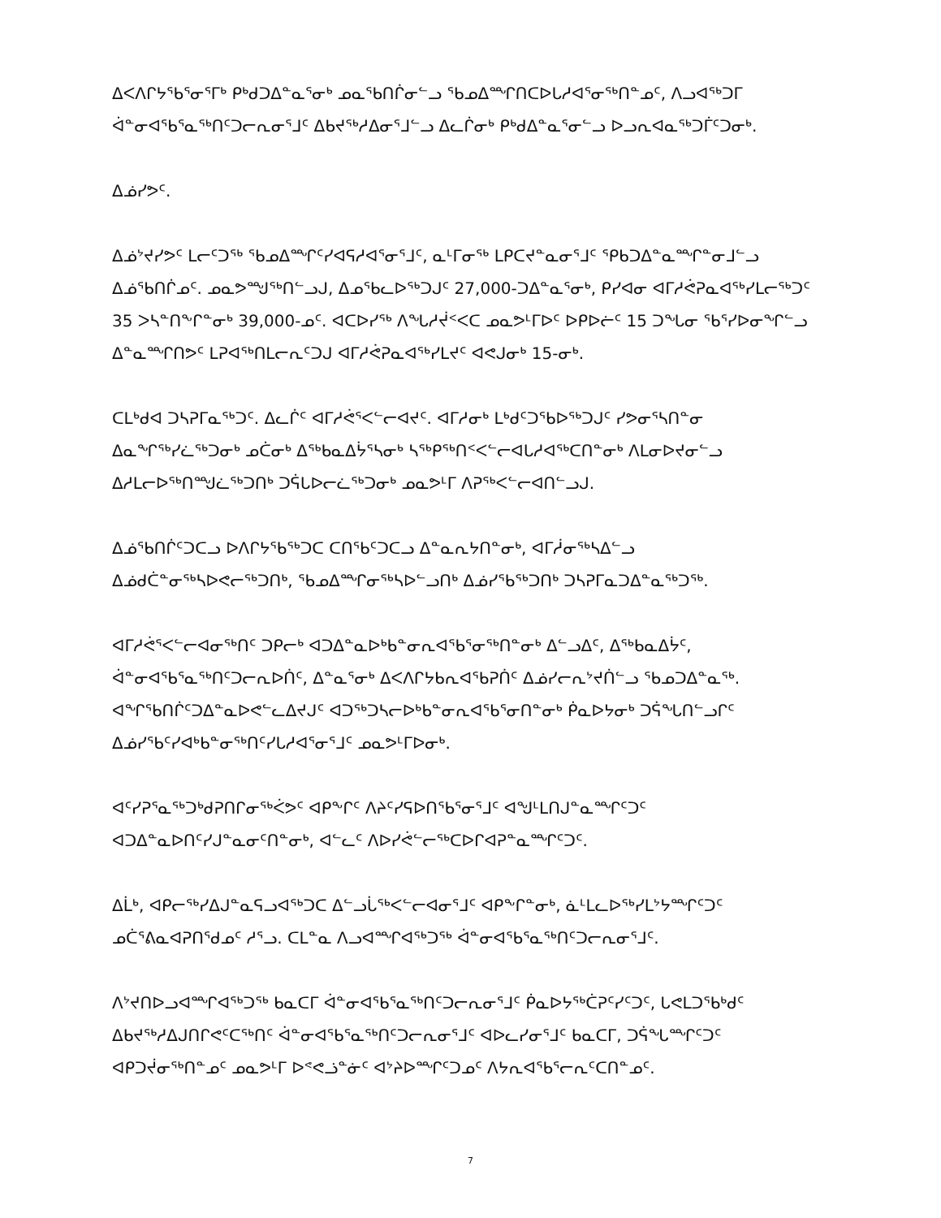ᐃᐸᐱᒋᔭᖃᕐᓂᕐᒥᒃ ᑭᒃᑯᑐᐃᓐᓇᕐᓂᒃ ᓄᓇᖃᑎᒌᓂᓪᓗ ᖃᓄᐃᙱᑎᑕᐅᒐᓱᐊᕐᓂᖅᑎᓐᓄᑦ, ᐱᓗᐊᖅᑐᒥ ᐋᓐᓂᐊᖃᕐᓇᖅᑎᑦᑐᓕᕆᓂᕐᒧᑦ ᐃᑲᔪᖅᓱᐃᓂᕐᒧᓪᓗ ᐃᓚᒌᓂᒃ ᑭᒃᑯᐃᓐᓇᕐᓂᓪᓗ ᐅᓗᕆᐊᓇᖅᑐᒦᑦᑐᓂᒃ.
ᐃᓅᓯᕗᑦ.
ᐃᓅᔾᔪᓯᕗᑦ ᒪᓕᑦᑐᖅ ᖃᓄᐃᙱᑦᓯᐊᕋᓱᐊᕐᓂᕐᒧᑦ, ᓇᒻᒥᓂᖅ ᒪᑭᑕᔪᓐᓇᓂᕐᒧᑦ ᕿᑲᑐᐃᓐᓇᙱᓐᓂᒧᓪᓗ ᐃᓅᖃᑎᒌᓄᑦ. ᓄᓇᕗᙳᖅᑎᓪᓗᒍ, ᐃᓄᖃᓚᐅᖅᑐᒍᑦ 27,000-ᑐᐃᓐᓇᕐᓂᒃ, ᑭᓯᐊᓂ ᐊᒥᓱᕚᕈᓇᐊᖅᓯᒪᓕᖅᑐᑦ 35 ᐳᓴᓐᑎᖕᒋᓐᓂᒃ 39,000-ᓄᑦ. ᐊᑕᐅᓯᖅ ᐱᖓᓱᔫᑉᐸᑕ ᓄᓇᕗᒻᒥᐅᑦ ᐅᑭᐅᓖᑦ 15 ᑐᖓᓂ ᖃᕐᓯᐅᓂᖏᓪᓗ ᐃᓐᓇᙱᑎᕗᑦ ᒪᕈᐊᖅᑎᒪᓕᕆᑦᑐᒍ ᐊᒥᓱᕚᕈᓇᐊᖅᓯᒪᔪᑦ ᐊᕙᒍᓂᒃ 15-ᓂᒃ.
ᑕᒪᒃᑯᐊ ᑐᓴᕈᒥᓇᖅᑐᑦ. ᐃᓚᒌᑦ ᐊᒥᓱᕚᕐᐸᓪᓕᐊᔪᑦ. ᐊᒥᓱᓂᒃ ᒪᒃᑯᑦᑐᖃᐅᖅᑐᒍᑦ ᓯᕗᓂᕐᓴᑎᓐᓂ ᐃᓇᖏᖅᓯᓛᖅᑐᓂᒃ ᓄᑖᓂᒃ ᐃᖅᑲᓇᐃᔮᕐᓴᓂᒃ ᓴᖅᑭᖅᑎᑉᐸᓪᓕᐊᒐᓱᐊᖅᑕᑎᓐᓂᒃ ᐱᒪᓂᐅᔪᓂᓪᓗ ᐃᓱᒪᓕᐅᖅᑎᙳᓛᖅᑐᑎᒃ ᑐᕌᒐᐅᓕᓛᖅᑐᓂᒃ ᓄᓇᕗᒻᒥ ᐱᕈᖅᐸᓪᓕᐊᑎᓪᓗᒍ.
ᐃᓅᖃᑎᒌᑦᑐᑕᓗ ᐅᐱᒋᔭᖃᖅᑐᑕ ᑕᑎᖃᑦᑐᑕᓗ ᐃᓐᓇᕆᔭᑎᓐᓂᒃ, ᐊᒥᓲᓂᖅᓴᐃᓪᓗ ᐃᓅᑯᑖᓐᓂᖅᓴᐅᕙᓕᖅᑐᑎᒃ, ᖃᓄᐃᙱᓂᖅᓴᐅᓪᓗᑎᒃ ᐃᓅᓯᖃᖅᑐᑎᒃ ᑐᓴᕈᒥᓇᑐᐃᓐᓇᖅᑐᖅ.
ᐊᒥᓱᕚᕐᐸᓪᓕᐊᓂᖅᑎᑦ ᑐᑭᓕᒃ ᐊᑐᐃᓐᓇᐅᒃᑲᓐᓂᕆᐊᖃᕐᓂᖅᑎᓐᓂᒃ ᐃᓪᓗᐃᑦ, ᐃᖅᑲᓇᐃᔮᑦ, ᐋᓐᓂᐊᖃᕐᓇᖅᑎᑦᑐᓕᕆᐅᑏᑦ, ᐃᓐᓇᕐᓂᒃ ᐃᐸᐱᒋᔭᑲᕆᐊᖃᕈᑏᑦ ᐃᓅᓯᓕᕆᔾᔪᑏᓪᓗ ᖃᓄᑐᐃᓐᓇᖅ. ᐊᖏᖃᑎᒌᑦᑐᐃᓐᓇᐅᕙᓪᓚᐃᔪᒍᑦ ᐊᑐᖅᑐᓴᓕᐅᒃᑲᓐᓂᕆᐊᖃᕐᓂᑎᓐᓂᒃ ᑮᓇᐅᔭᓂᒃ ᑐᕌᖓᑎᓪᓗᒋᑦ ᐃᓅᓯᖃᑦᓯᐊᒃᑲᓐᓂᖅᑎᑦᓯᒐᓱᐊᕐᓂᕐᒧᑦ ᓄᓇᕗᒻᒥᐅᓂᒃ.
ᐊᑦᓯᕈᕐᓇᖅᑐᒃᑯᕈᑎᒋᓂᖅᐹᕗᑦ ᐊᑭᖕᒋᑦ ᐱᔨᑦᓯᕋᐅᑎᖃᕐᓂᕐᒧᑦ ᐊᖑᒻᒪᑎᒍᓐᓇᙱᑦᑐᑦ ᐊᑐᐃᓐᓇᐅᑎᑦᓯᒍᓐᓇᓂᑦᑎᓐᓂᒃ, ᐊᓪᓚᑦ ᐱᐅᓯᕚᓪᓕᖅᑕᐅᒋᐊᕈᓐᓇᙱᑦᑐᑦ.
ᐃᒫᒃ, ᐊᑭᓕᖅᓯᐃᒍᓐᓇᕋᓗᐊᖅᑐᑕ ᐃᓪᓗᒑᖅᐸᓪᓕᐊᓂᕐᒧᑦ ᐊᑭᖕᒋᓐᓂᒃ, ᓈᒻᒪᓚᐅᖅᓯᒪᔾᔭᙱᑦᑐᑦ ᓄᑖᕐᕕᓇᐊᕈᑎᖁᓄᑦ ᓱᕐᓗ. ᑕᒪᓐᓇ ᐱᓗᐊᙱᐊᖅᑐᖅ ᐋᓐᓂᐊᖃᕐᓇᖅᑎᑦᑐᓕᕆᓂᕐᒧᑦ.
ᐱᔾᔪᑎᐅᓗᐊᙱᐊᖅᑐᖅ ᑲᓇᑕᒥ ᐋᓐᓂᐊᖃᕐᓇᖅᑎᑦᑐᓕᕆᓂᕐᒧᑦ ᑮᓇᐅᔭᖅᑖᕈᑦᓯᑦᑐᑦ, ᒐᕙᒪᑐᖃᒃᑯᑦ ᐃᑲᔪᖅᓱᐃᒍᑎᒋᕙᑦᑕᖅᑎᑦ ᐋᓐᓂᐊᖃᕐᓇᖅᑎᑦᑐᓕᕆᓂᕐᒧᑦ ᐊᐅᓚᓯᓂᕐᒧᑦ ᑲᓇᑕᒥ, ᑐᕌᖓᙱᑦᑐᑦ ᐊᑭᑐᔫᓂᖅᑎᓐᓄᑦ ᓄᓇᕗᒻᒥ ᐅᕝᕙᓘᓐᓃᑦ ᐊᔾᔨᐅᙱᑦᑐᓄᑦ ᐱᔭᕆᐊᖃᕐᓕᕆᑦᑕᑎᓐᓄᑦ.
7